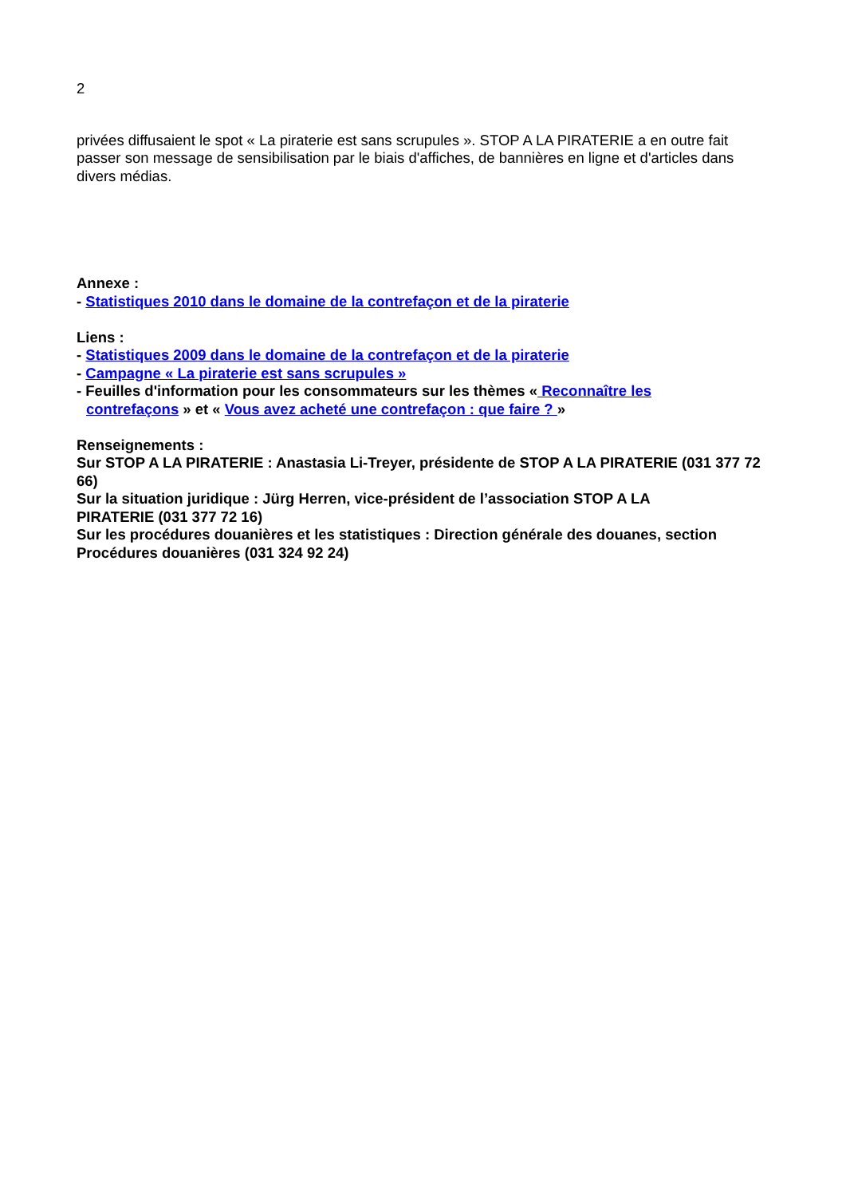2
privées diffusaient le spot « La piraterie est sans scrupules ». STOP A LA PIRATERIE a en outre fait passer son message de sensibilisation par le biais d'affiches, de bannières en ligne et d'articles dans divers médias.
Annexe :
- Statistiques 2010 dans le domaine de la contrefaçon et de la piraterie
Liens :
- Statistiques 2009 dans le domaine de la contrefaçon et de la piraterie
- Campagne « La piraterie est sans scrupules »
- Feuilles d'information pour les consommateurs sur les thèmes « Reconnaître les
contrefaçons » et « Vous avez acheté une contrefaçon : que faire ? »
Renseignements :
Sur STOP A LA PIRATERIE : Anastasia Li-Treyer, présidente de STOP A LA PIRATERIE (031 377 72 66)
Sur la situation juridique : Jürg Herren, vice-président de l’association STOP A LA
PIRATERIE (031 377 72 16)
Sur les procédures douanières et les statistiques : Direction générale des douanes, section Procédures douanières (031 324 92 24)